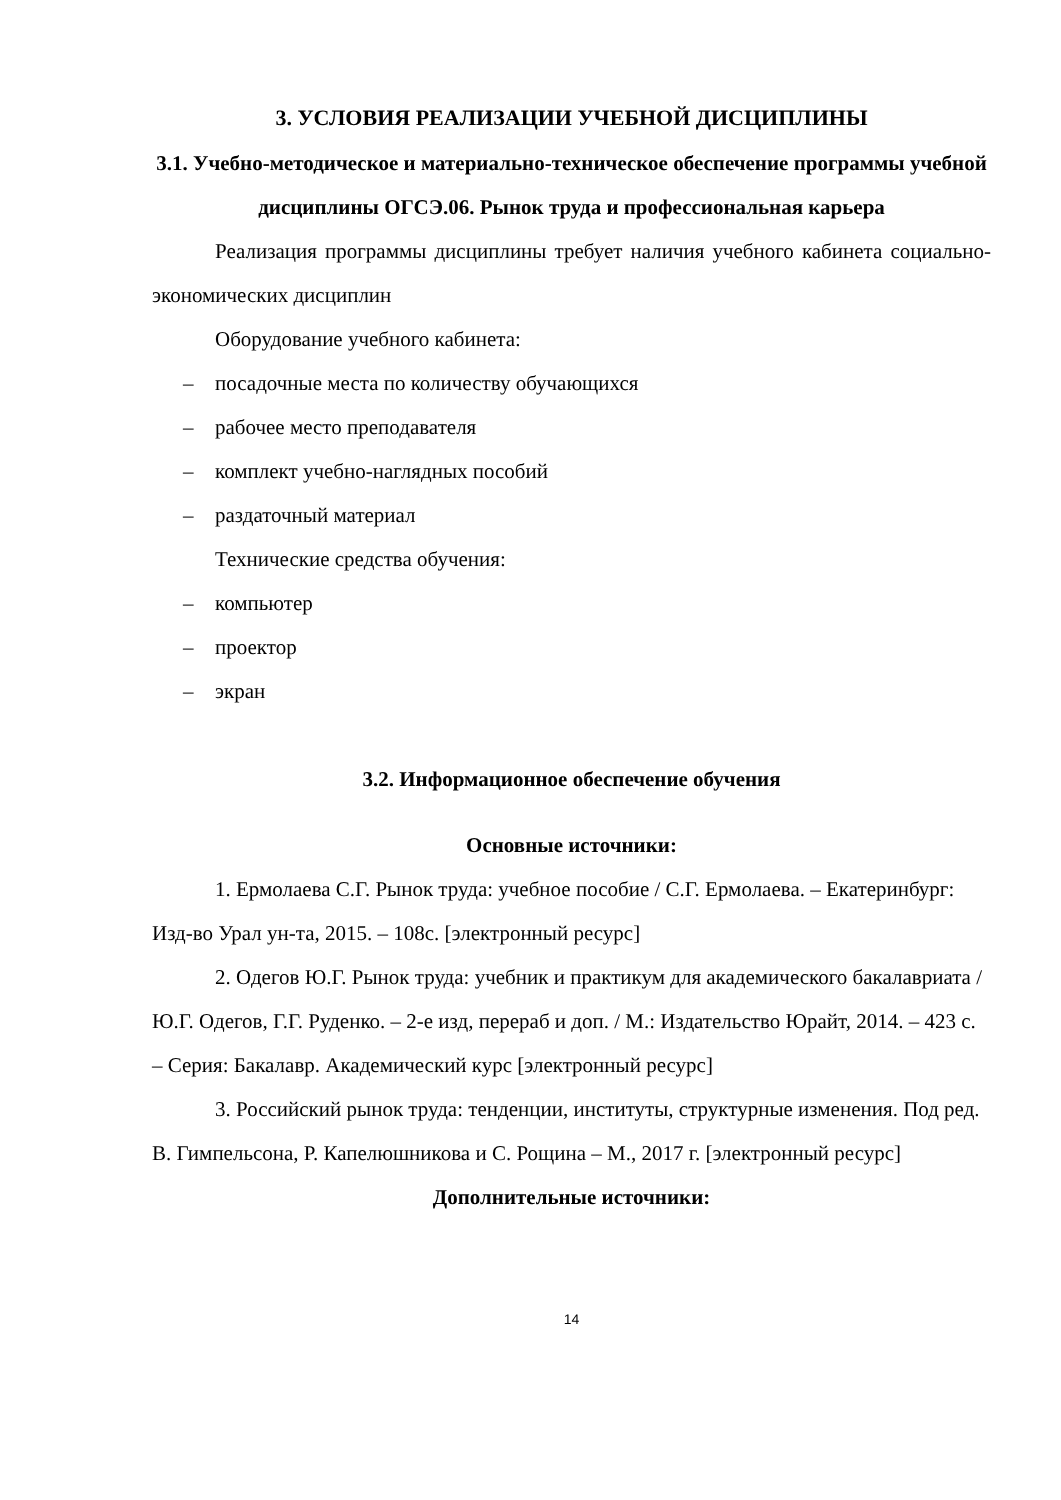3. УСЛОВИЯ РЕАЛИЗАЦИИ УЧЕБНОЙ ДИСЦИПЛИНЫ
3.1. Учебно-методическое и материально-техническое обеспечение программы учебной дисциплины ОГСЭ.06. Рынок труда и профессиональная карьера
Реализация программы дисциплины требует наличия учебного кабинета социально-экономических дисциплин
Оборудование учебного кабинета:
– посадочные места по количеству обучающихся
– рабочее место преподавателя
– комплект учебно-наглядных пособий
– раздаточный материал
Технические средства обучения:
– компьютер
– проектор
– экран
3.2. Информационное обеспечение обучения
Основные источники:
1. Ермолаева С.Г. Рынок труда: учебное пособие / С.Г. Ермолаева. – Екатеринбург: Изд-во Урал ун-та, 2015. – 108с. [электронный ресурс]
2. Одегов Ю.Г. Рынок труда: учебник и практикум для академического бакалавриата / Ю.Г. Одегов, Г.Г. Руденко. – 2-е изд, перераб и доп. / М.: Издательство Юрайт, 2014. – 423 с. – Серия: Бакалавр. Академический курс [электронный ресурс]
3. Российский рынок труда: тенденции, институты, структурные изменения. Под ред. В. Гимпельсона, Р. Капелюшникова и С. Рощина – М., 2017 г. [электронный ресурс]
Дополнительные источники:
14